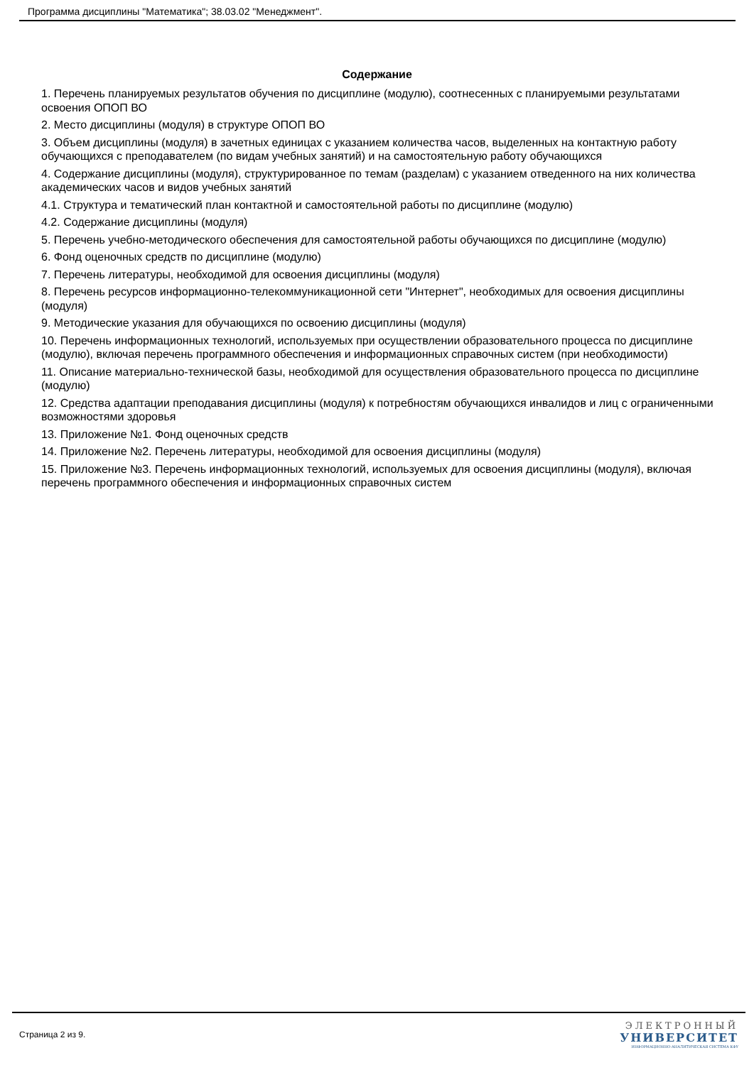Программа дисциплины "Математика"; 38.03.02 "Менеджмент".
Содержание
1. Перечень планируемых результатов обучения по дисциплине (модулю), соотнесенных с планируемыми результатами освоения ОПОП ВО
2. Место дисциплины (модуля) в структуре ОПОП ВО
3. Объем дисциплины (модуля) в зачетных единицах с указанием количества часов, выделенных на контактную работу обучающихся с преподавателем (по видам учебных занятий) и на самостоятельную работу обучающихся
4. Содержание дисциплины (модуля), структурированное по темам (разделам) с указанием отведенного на них количества академических часов и видов учебных занятий
4.1. Структура и тематический план контактной и самостоятельной работы по дисциплине (модулю)
4.2. Содержание дисциплины (модуля)
5. Перечень учебно-методического обеспечения для самостоятельной работы обучающихся по дисциплине (модулю)
6. Фонд оценочных средств по дисциплине (модулю)
7. Перечень литературы, необходимой для освоения дисциплины (модуля)
8. Перечень ресурсов информационно-телекоммуникационной сети "Интернет", необходимых для освоения дисциплины (модуля)
9. Методические указания для обучающихся по освоению дисциплины (модуля)
10. Перечень информационных технологий, используемых при осуществлении образовательного процесса по дисциплине (модулю), включая перечень программного обеспечения и информационных справочных систем (при необходимости)
11. Описание материально-технической базы, необходимой для осуществления образовательного процесса по дисциплине (модулю)
12. Средства адаптации преподавания дисциплины (модуля) к потребностям обучающихся инвалидов и лиц с ограниченными возможностями здоровья
13. Приложение №1. Фонд оценочных средств
14. Приложение №2. Перечень литературы, необходимой для освоения дисциплины (модуля)
15. Приложение №3. Перечень информационных технологий, используемых для освоения дисциплины (модуля), включая перечень программного обеспечения и информационных справочных систем
Страница 2 из 9.
ЭЛЕКТРОННЫЙ
УНИВЕРСИТЕТ
ИНФОРМАЦИОННО-АНАЛИТИЧЕСКАЯ СИСТЕМА КФУ